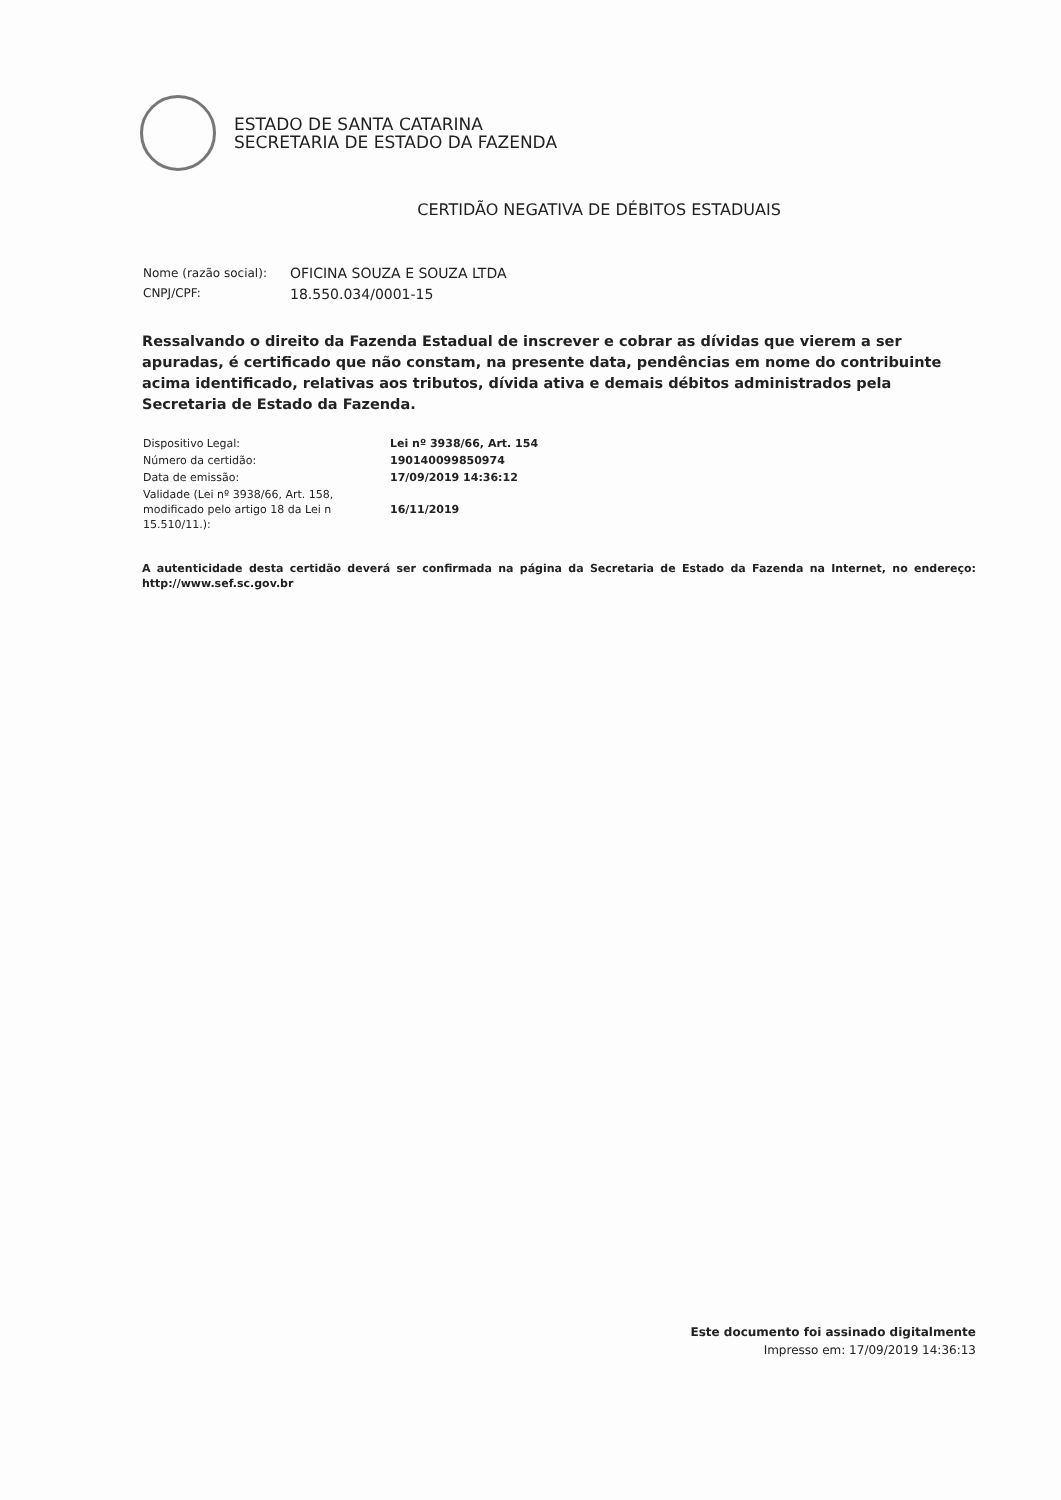ESTADO DE SANTA CATARINA
SECRETARIA DE ESTADO DA FAZENDA
CERTIDÃO NEGATIVA DE DÉBITOS ESTADUAIS
| Nome (razão social): | OFICINA SOUZA E SOUZA LTDA |
| CNPJ/CPF: | 18.550.034/0001-15 |
Ressalvando o direito da Fazenda Estadual de inscrever e cobrar as dívidas que vierem a ser apuradas, é certificado que não constam, na presente data, pendências em nome do contribuinte acima identificado, relativas aos tributos, dívida ativa e demais débitos administrados pela Secretaria de Estado da Fazenda.
| Dispositivo Legal: | Lei nº 3938/66, Art. 154 |
| Número da certidão: | 190140099850974 |
| Data de emissão: | 17/09/2019 14:36:12 |
| Validade (Lei nº 3938/66, Art. 158, modificado pelo artigo 18 da Lei n 15.510/11.): | 16/11/2019 |
A autenticidade desta certidão deverá ser confirmada na página da Secretaria de Estado da Fazenda na Internet, no endereço: http://www.sef.sc.gov.br
Este documento foi assinado digitalmente
Impresso em: 17/09/2019 14:36:13